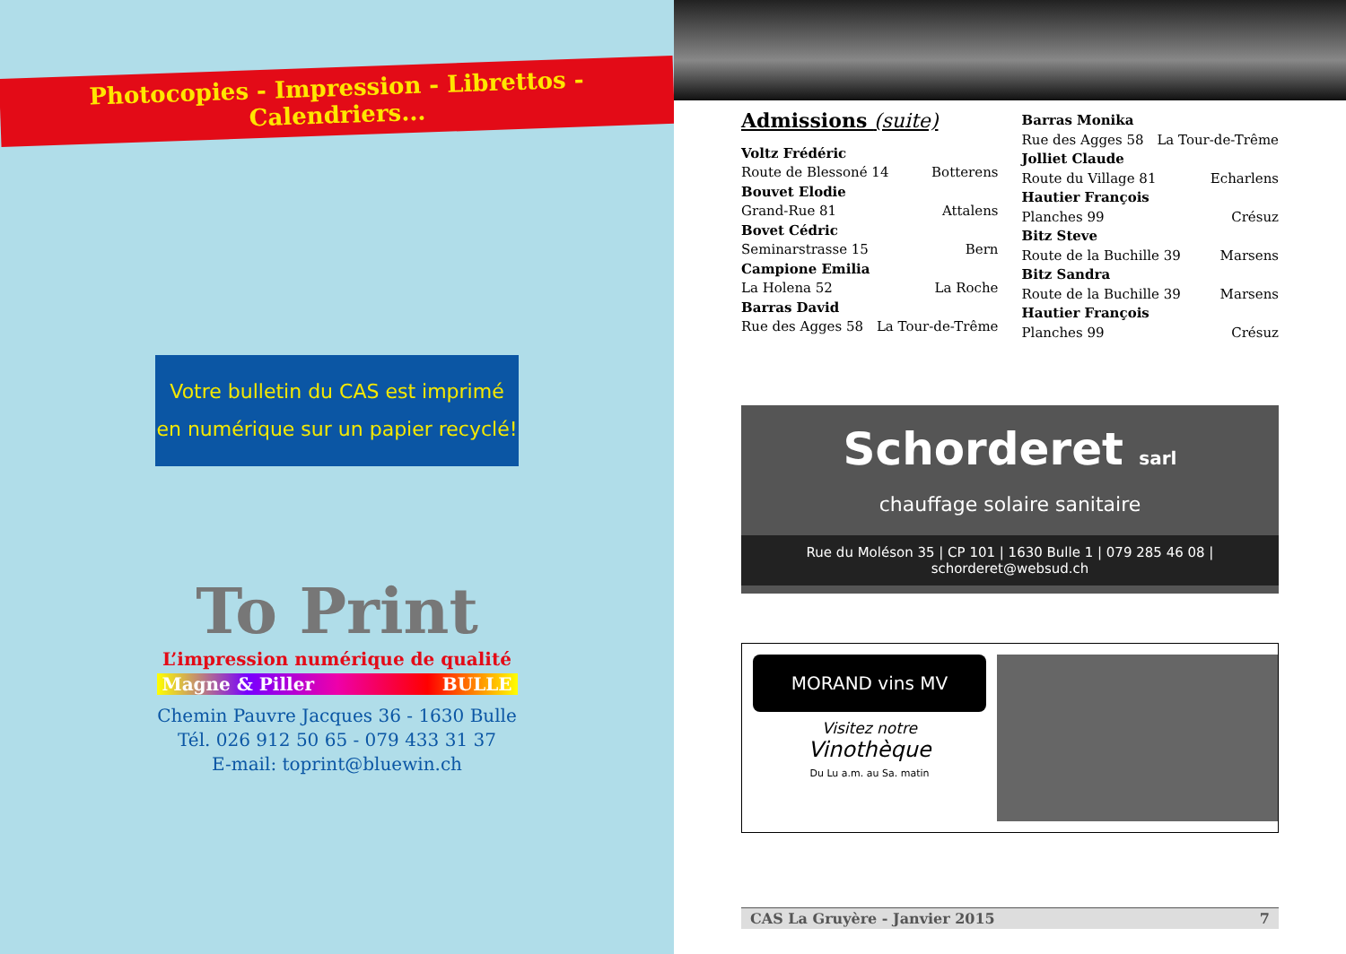Photocopies - Impression - Librettos - Calendriers...
Votre bulletin du CAS est imprimé
en numérique sur un papier recyclé!
To Print
L’impression numérique de qualité
Magne & Piller BULLE
Chemin Pauvre Jacques 36 - 1630 Bulle
Tél. 026 912 50 65 - 079 433 31 37
E-mail: toprint@bluewin.ch
Admissions (suite)
Voltz Frédéric
Route de Blessoné 14 Botterens
Bouvet Elodie
Grand-Rue 81 Attalens
Bovet Cédric
Seminarstrasse 15 Bern
Campione Emilia
La Holena 52 La Roche
Barras David
Rue des Agges 58 La Tour-de-Trême
Barras Monika
Rue des Agges 58 La Tour-de-Trême
Jolliet Claude
Route du Village 81 Echarlens
Hautier François
Planches 99 Crésuz
Bitz Steve
Route de la Buchille 39 Marsens
Bitz Sandra
Route de la Buchille 39 Marsens
Hautier François
Planches 99 Crésuz
Schorderet sarl
chauffage solaire sanitaire
Rue du Moléson 35 | CP 101 | 1630 Bulle 1 | 079 285 46 08 | schorderet@websud.ch
MORAND vins MV
Visitez notre
Vinothèque
Du Lu a.m. au Sa. matin
CAS La Gruyère - Janvier 2015 7